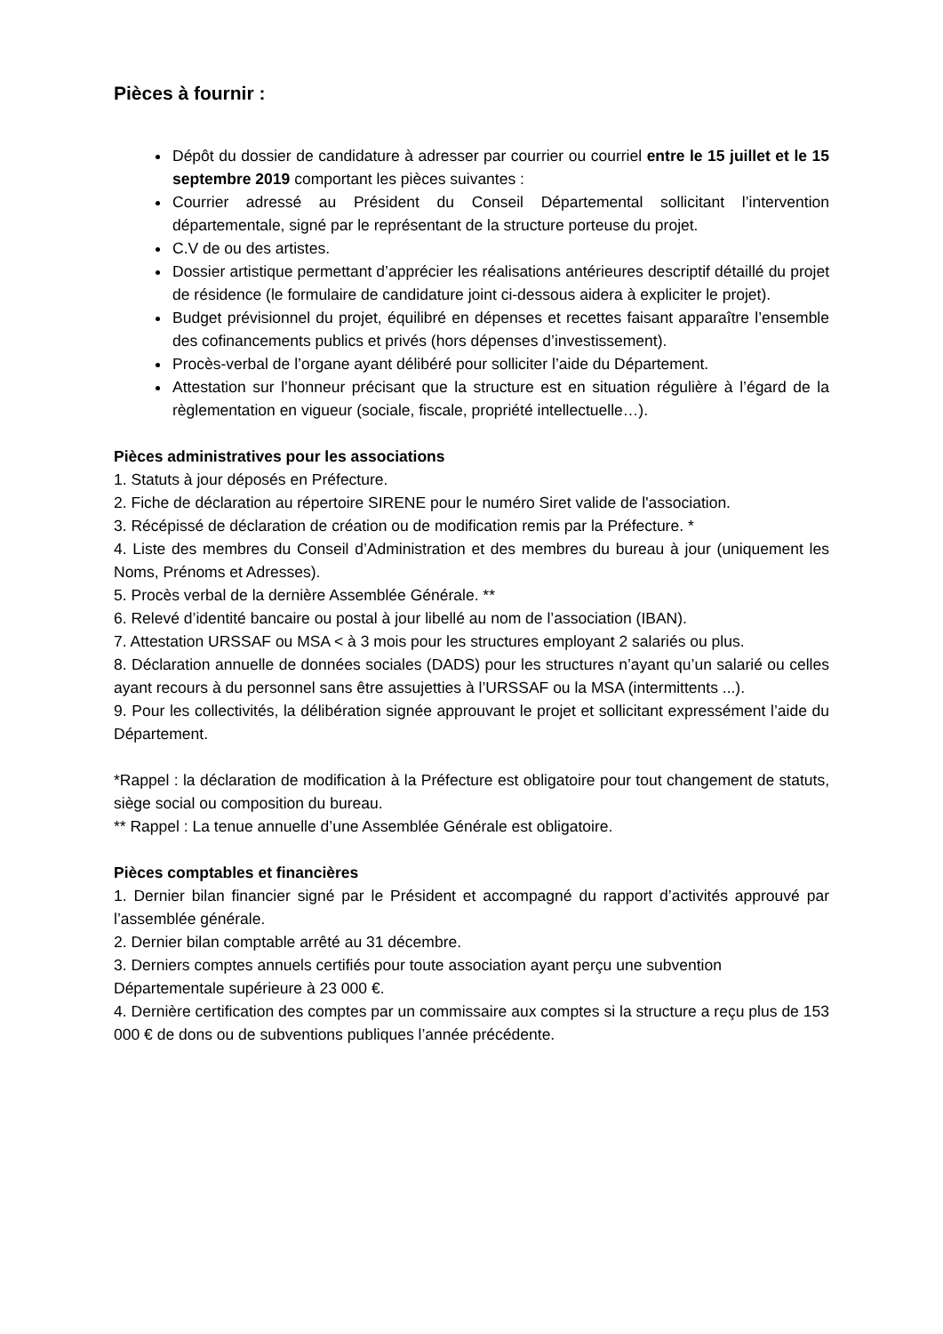Pièces à fournir :
Dépôt du dossier de candidature à adresser par courrier ou courriel entre le 15 juillet et le 15 septembre 2019 comportant les pièces suivantes :
Courrier adressé au Président du Conseil Départemental sollicitant l’intervention départementale, signé par le représentant de la structure porteuse du projet.
C.V de ou des artistes.
Dossier artistique permettant d’apprécier les réalisations antérieures descriptif détaillé du projet de résidence (le formulaire de candidature joint ci-dessous aidera à expliciter le projet).
Budget prévisionnel du projet, équilibré en dépenses et recettes faisant apparaître l’ensemble des cofinancements publics et privés (hors dépenses d’investissement).
Procès-verbal de l’organe ayant délibéré pour solliciter l’aide du Département.
Attestation sur l’honneur précisant que la structure est en situation régulière à l’égard de la règlementation en vigueur (sociale, fiscale, propriété intellectuelle…).
Pièces administratives pour les associations
1. Statuts à jour déposés en Préfecture.
2. Fiche de déclaration au répertoire SIRENE pour le numéro Siret valide de l'association.
3. Récépissé de déclaration de création ou de modification remis par la Préfecture. *
4. Liste des membres du Conseil d’Administration et des membres du bureau à jour (uniquement les Noms, Prénoms et Adresses).
5. Procès verbal de la dernière Assemblée Générale. **
6. Relevé d’identité bancaire ou postal à jour libellé au nom de l’association (IBAN).
7. Attestation URSSAF ou MSA < à 3 mois pour les structures employant 2 salariés ou plus.
8. Déclaration annuelle de données sociales (DADS) pour les structures n’ayant qu’un salarié ou celles ayant recours à du personnel sans être assujetties à l’URSSAF ou la MSA (intermittents ...).
9. Pour les collectivités, la délibération signée approuvant le projet et sollicitant expressément l’aide du Département.
*Rappel : la déclaration de modification à la Préfecture est obligatoire pour tout changement de statuts, siège social ou composition du bureau.
** Rappel : La tenue annuelle d’une Assemblée Générale est obligatoire.
Pièces comptables et financières
1. Dernier bilan financier signé par le Président et accompagné du rapport d’activités approuvé par l’assemblée générale.
2. Dernier bilan comptable arrêté au 31 décembre.
3. Derniers comptes annuels certifiés pour toute association ayant perçu une subvention Départementale supérieure à 23 000 €.
4. Dernière certification des comptes par un commissaire aux comptes si la structure a reçu plus de 153 000 € de dons ou de subventions publiques l’année précédente.